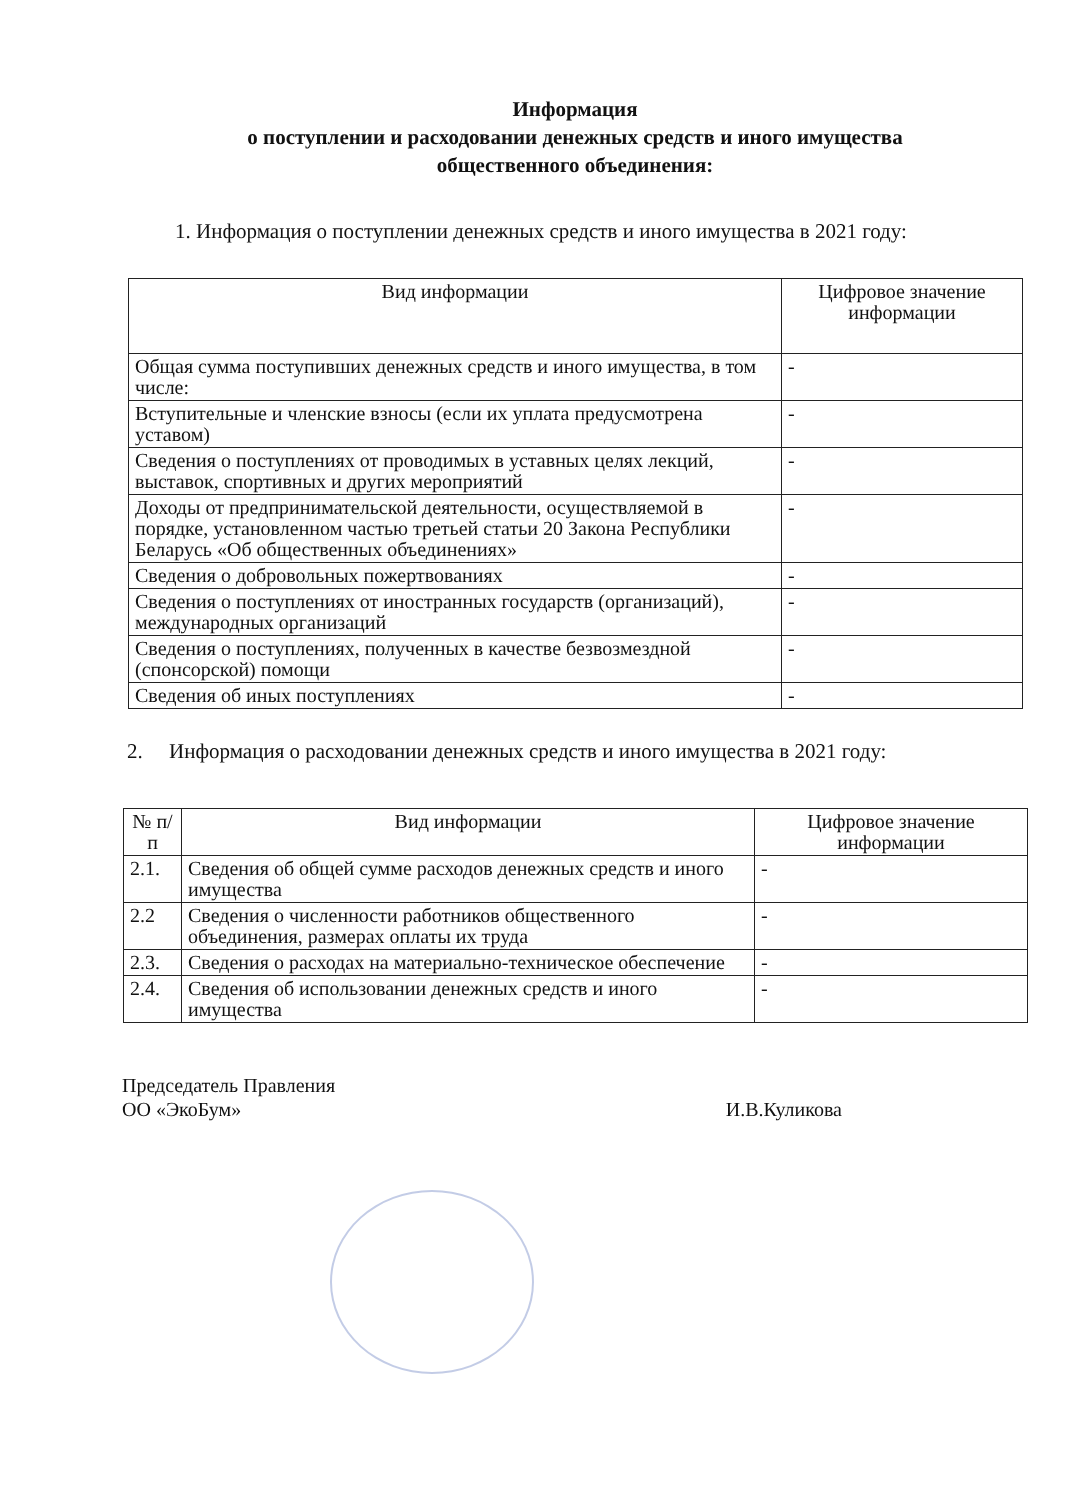Информация
о поступлении и расходовании денежных средств и иного имущества
общественного объединения:
1. Информация о поступлении денежных средств и иного имущества в 2021 году:
| Вид информации | Цифровое значение информации |
| --- | --- |
| Общая сумма поступивших денежных средств и иного имущества, в том числе: | - |
| Вступительные и членские взносы (если их уплата предусмотрена уставом) | - |
| Сведения о поступлениях от проводимых в уставных целях лекций, выставок, спортивных и других мероприятий | - |
| Доходы от предпринимательской деятельности, осуществляемой в порядке, установленном частью третьей статьи 20 Закона Республики Беларусь «Об общественных объединениях» | - |
| Сведения о добровольных пожертвованиях | - |
| Сведения о поступлениях от иностранных государств (организаций), международных организаций | - |
| Сведения о поступлениях, полученных в качестве безвозмездной (спонсорской) помощи | - |
| Сведения об иных поступлениях | - |
2. Информация о расходовании денежных средств и иного имущества в 2021 году:
| № п/п | Вид информации | Цифровое значение информации |
| --- | --- | --- |
| 2.1. | Сведения об общей сумме расходов денежных средств и иного имущества | - |
| 2.2 | Сведения о численности работников общественного объединения, размерах оплаты их труда | - |
| 2.3. | Сведения о расходах на материально-техническое обеспечение | - |
| 2.4. | Сведения об использовании денежных средств и иного имущества | - |
Председатель Правления
ОО «ЭкоБум»
И.В.Куликова